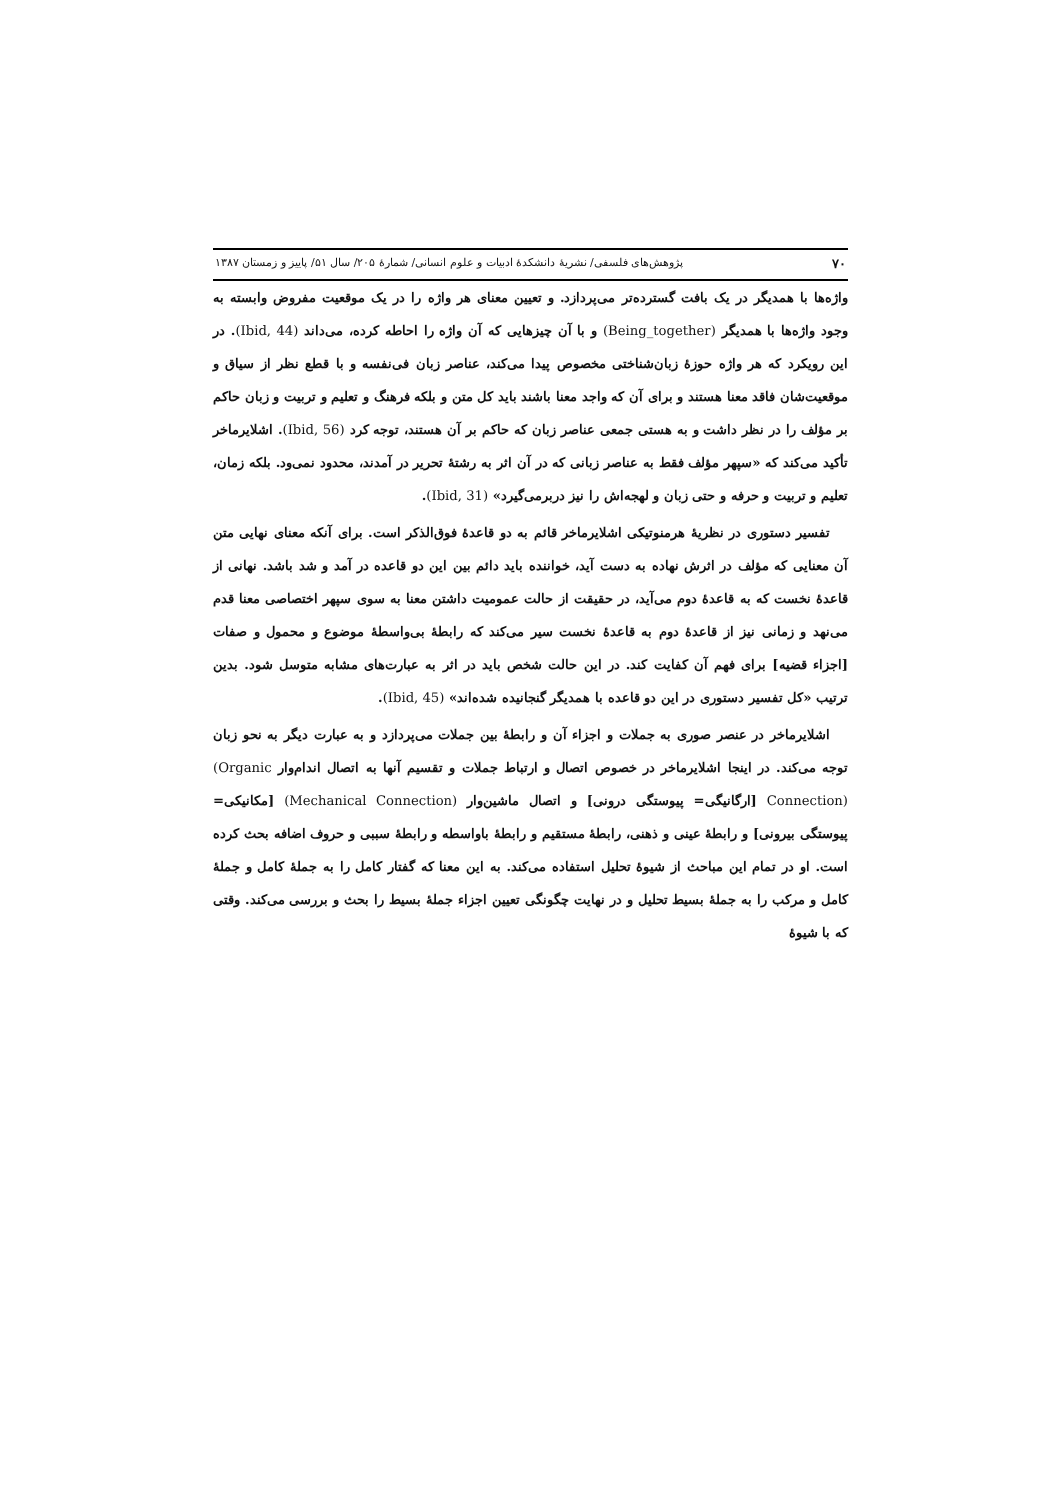۷۰ پژوهش‌های فلسفی/ نشریهٔ دانشکدهٔ ادبیات و علوم انسانی/ شمارهٔ ۲۰۵/ سال ۵۱/ پاییز و زمستان ۱۳۸۷
واژه‌ها با همدیگر در یک بافت گسترده‌تر می‌پردازد. و تعیین معنای هر واژه را در یک موقعیت مفروض وابسته به وجود واژه‌ها با همدیگر (Being_together) و با آن چیزهایی که آن واژه را احاطه کرده، می‌داند (Ibid, 44). در این رویکرد که هر واژه حوزهٔ زبان‌شناختی مخصوص پیدا می‌کند، عناصر زبان فی‌نفسه و با قطع نظر از سیاق و موقعیت‌شان فاقد معنا هستند و برای آن که واجد معنا باشند باید کل متن و بلکه فرهنگ و تعلیم و تربیت و زبان حاکم بر مؤلف را در نظر داشت و به هستی جمعی عناصر زبان که حاکم بر آن هستند، توجه کرد (Ibid, 56). اشلایرماخر تأکید می‌کند که «سپهر مؤلف فقط به عناصر زبانی که در آن اثر به رشتهٔ تحریر در آمدند، محدود نمی‌ود. بلکه زمان، تعلیم و تربیت و حرفه و حتی زبان و لهجه‌اش را نیز دربرمی‌گیرد» (Ibid, 31).
تفسیر دستوری در نظریهٔ هرمنوتیکی اشلایرماخر قائم به دو قاعدهٔ فوق‌الذکر است. برای آنکه معنای نهایی متن آن معنایی که مؤلف در اثرش نهاده به دست آید، خواننده باید دائم بین این دو قاعده در آمد و شد باشد. نهانی از قاعدهٔ نخست که به قاعدهٔ دوم می‌آید، در حقیقت از حالت عمومیت داشتن معنا به سوی سپهر اختصاصی معنا قدم می‌نهد و زمانی نیز از قاعدهٔ دوم به قاعدهٔ نخست سیر می‌کند که رابطهٔ بی‌واسطهٔ موضوع و محمول و صفات [اجزاء قضیه] برای فهم آن کفایت کند. در این حالت شخص باید در اثر به عبارت‌های مشابه متوسل شود. بدین ترتیب «کل تفسیر دستوری در این دو قاعده با همدیگر گنجانیده شده‌اند» (Ibid, 45).
اشلایرماخر در عنصر صوری به جملات و اجزاء آن و رابطهٔ بین جملات می‌پردازد و به عبارت دیگر به نحو زبان توجه می‌کند. در اینجا اشلایرماخر در خصوص اتصال و ارتباط جملات و تقسیم آنها به اتصال اندام‌وار (Organic Connection) [ارگانیگی= پیوستگی درونی] و اتصال ماشین‌وار (Mechanical Connection) [مکانیکی= پیوستگی بیرونی] و رابطهٔ عینی و ذهنی، رابطهٔ مستقیم و رابطهٔ باواسطه و رابطهٔ سببی و حروف اضافه بحث کرده است. او در تمام این مباحث از شیوهٔ تحلیل استفاده می‌کند. به این معنا که گفتار کامل را به جملهٔ کامل و جملهٔ کامل و مرکب را به جملهٔ بسیط تحلیل و در نهایت چگونگی تعیین اجزاء جملهٔ بسیط را بحث و بررسی می‌کند. وقتی که با شیوهٔ